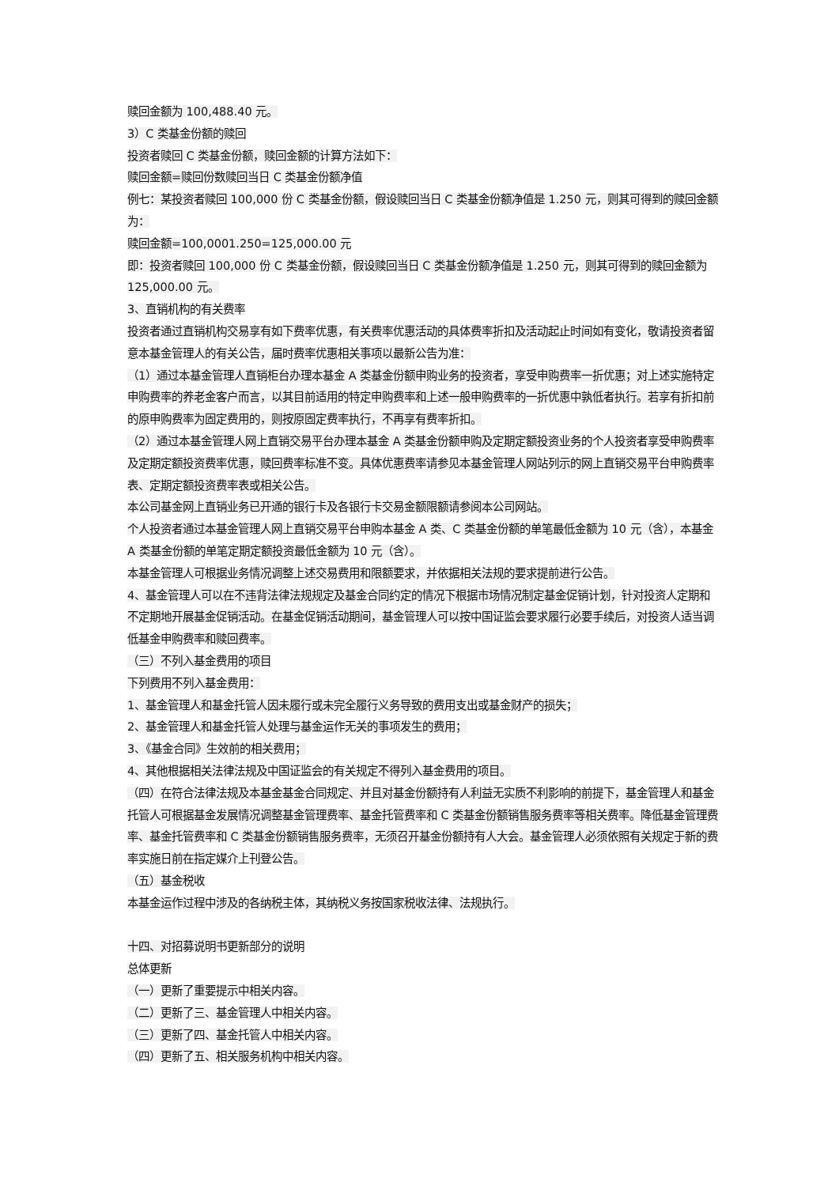赎回金额为 100,488.40 元。
3）C 类基金份额的赎回
投资者赎回 C 类基金份额，赎回金额的计算方法如下：
赎回金额=赎回份数赎回当日 C 类基金份额净值
例七：某投资者赎回 100,000 份 C 类基金份额，假设赎回当日 C 类基金份额净值是 1.250 元，则其可得到的赎回金额为：
赎回金额=100,0001.250=125,000.00 元
即：投资者赎回 100,000 份 C 类基金份额，假设赎回当日 C 类基金份额净值是 1.250 元，则其可得到的赎回金额为 125,000.00 元。
3、直销机构的有关费率
投资者通过直销机构交易享有如下费率优惠，有关费率优惠活动的具体费率折扣及活动起止时间如有变化，敬请投资者留意本基金管理人的有关公告，届时费率优惠相关事项以最新公告为准：
（1）通过本基金管理人直销柜台办理本基金 A 类基金份额申购业务的投资者，享受申购费率一折优惠；对上述实施特定申购费率的养老金客户而言，以其目前适用的特定申购费率和上述一般申购费率的一折优惠中孰低者执行。若享有折扣前的原申购费率为固定费用的，则按原固定费率执行，不再享有费率折扣。
（2）通过本基金管理人网上直销交易平台办理本基金 A 类基金份额申购及定期定额投资业务的个人投资者享受申购费率及定期定额投资费率优惠，赎回费率标准不变。具体优惠费率请参见本基金管理人网站列示的网上直销交易平台申购费率表、定期定额投资费率表或相关公告。
本公司基金网上直销业务已开通的银行卡及各银行卡交易金额限额请参阅本公司网站。
个人投资者通过本基金管理人网上直销交易平台申购本基金 A 类、C 类基金份额的单笔最低金额为 10 元（含），本基金 A 类基金份额的单笔定期定额投资最低金额为 10 元（含）。
本基金管理人可根据业务情况调整上述交易费用和限额要求，并依据相关法规的要求提前进行公告。
4、基金管理人可以在不违背法律法规规定及基金合同约定的情况下根据市场情况制定基金促销计划，针对投资人定期和不定期地开展基金促销活动。在基金促销活动期间，基金管理人可以按中国证监会要求履行必要手续后，对投资人适当调低基金申购费率和赎回费率。
（三）不列入基金费用的项目
下列费用不列入基金费用：
1、基金管理人和基金托管人因未履行或未完全履行义务导致的费用支出或基金财产的损失；
2、基金管理人和基金托管人处理与基金运作无关的事项发生的费用；
3、《基金合同》生效前的相关费用；
4、其他根据相关法律法规及中国证监会的有关规定不得列入基金费用的项目。
（四）在符合法律法规及本基金基金合同规定、并且对基金份额持有人利益无实质不利影响的前提下，基金管理人和基金托管人可根据基金发展情况调整基金管理费率、基金托管费率和 C 类基金份额销售服务费率等相关费率。降低基金管理费率、基金托管费率和 C 类基金份额销售服务费率，无须召开基金份额持有人大会。基金管理人必须依照有关规定于新的费率实施日前在指定媒介上刊登公告。
（五）基金税收
本基金运作过程中涉及的各纳税主体，其纳税义务按国家税收法律、法规执行。
十四、对招募说明书更新部分的说明
总体更新
（一）更新了重要提示中相关内容。
（二）更新了三、基金管理人中相关内容。
（三）更新了四、基金托管人中相关内容。
（四）更新了五、相关服务机构中相关内容。